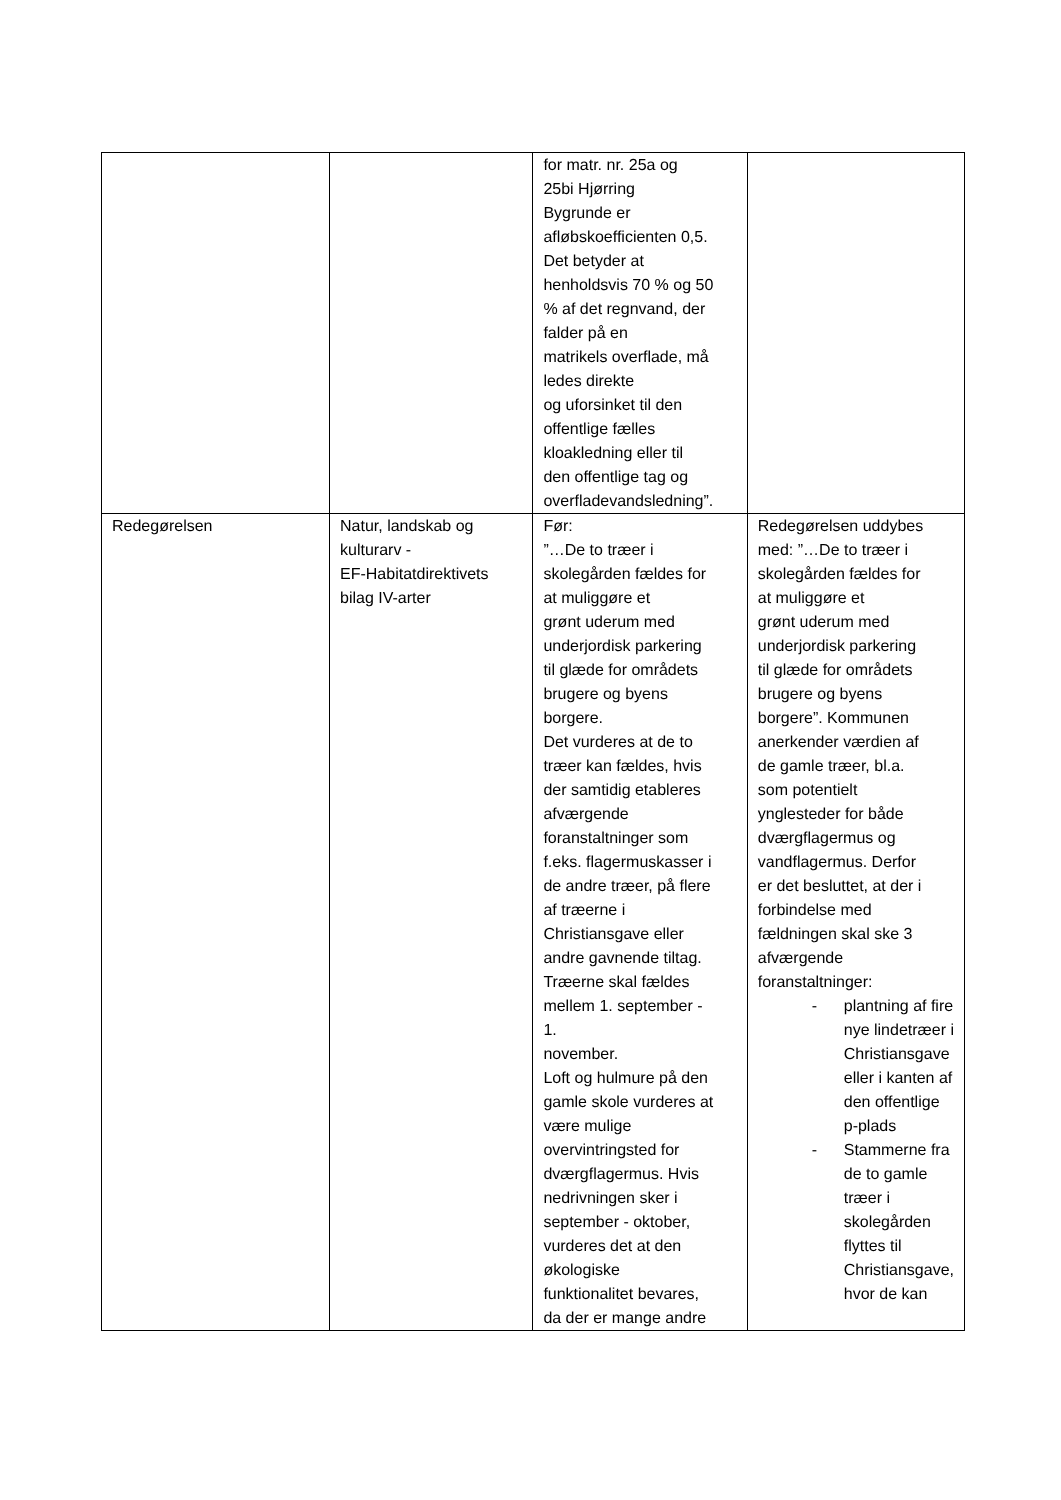| | | for matr. nr. 25a og 25bi Hjørring Bygrunde er afløbskoefficienten 0,5. Det betyder at henholdsvis 70 % og 50 % af det regnvand, der falder på en matrikels overflade, må ledes direkte og uforsinket til den offentlige fælles kloakledning eller til den offentlige tag og overfladevandsledning”. | |
| Redegørelsen | Natur, landskab og kulturarv - EF-Habitatdirektivets bilag IV-arter | Før: ”…De to træer i skolegården fældes for at muliggøre et grønt uderum med underjordisk parkering til glæde for områdets brugere og byens borgere. Det vurderes at de to træer kan fældes, hvis der samtidig etableres afværgende foranstaltninger som f.eks. flagermuskasser i de andre træer, på flere af træerne i Christiansgave eller andre gavnende tiltag. Træerne skal fældes mellem 1. september - 1. november. Loft og hulmure på den gamle skole vurderes at være mulige overvintringsted for dværgflagermus. Hvis nedrivningen sker i september - oktober, vurderes det at den økologiske funktionalitet bevares, da der er mange andre | Redegørelsen uddybes med: ”…De to træer i skolegården fældes for at muliggøre et grønt uderum med underjordisk parkering til glæde for områdets brugere og byens borgere”. Kommunen anerkender værdien af de gamle træer, bl.a. som potentielt ynglesteder for både dværgflagermus og vandflagermus. Derfor er det besluttet, at der i forbindelse med fældningen skal ske 3 afværgende foranstaltninger: - plantning af fire nye lindetræer i Christiansgave eller i kanten af den offentlige p-plads - Stammerne fra de to gamle træer i skolegården flyttes til Christiansgave, hvor de kan |